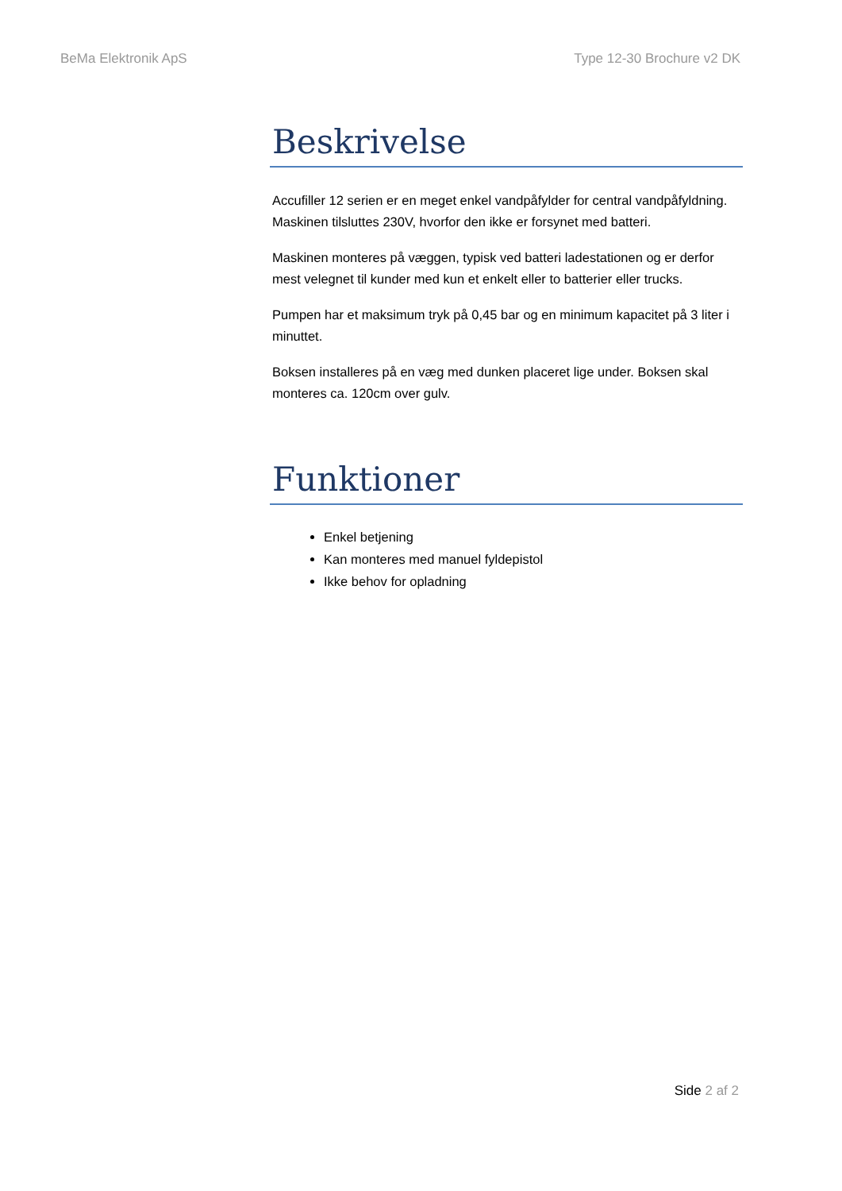BeMa Elektronik ApS Type 12-30 Brochure v2 DK
Beskrivelse
Accufiller 12 serien er en meget enkel vandpåfylder for central vandpåfyldning. Maskinen tilsluttes 230V, hvorfor den ikke er forsynet med batteri.
Maskinen monteres på væggen, typisk ved batteri ladestationen og er derfor mest velegnet til kunder med kun et enkelt eller to batterier eller trucks.
Pumpen har et maksimum tryk på 0,45 bar og en minimum kapacitet på 3 liter i minuttet.
Boksen installeres på en væg med dunken placeret lige under. Boksen skal monteres ca. 120cm over gulv.
Funktioner
Enkel betjening
Kan monteres med manuel fyldepistol
Ikke behov for opladning
Side 2 af 2